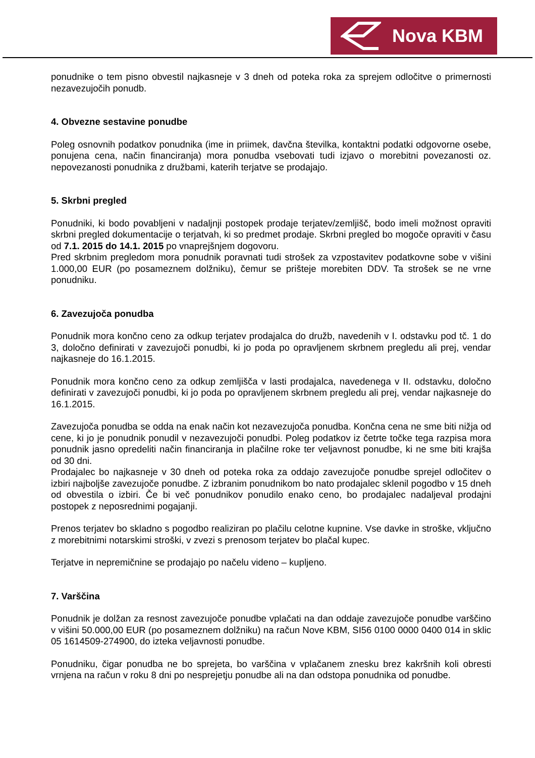Nova KBM
ponudnike o tem pisno obvestil najkasneje v 3 dneh od poteka roka za sprejem odločitve o primernosti nezavezujočih ponudb.
4. Obvezne sestavine ponudbe
Poleg osnovnih podatkov ponudnika (ime in priimek, davčna številka, kontaktni podatki odgovorne osebe, ponujena cena, način financiranja) mora ponudba vsebovati tudi izjavo o morebitni povezanosti oz. nepovezanosti ponudnika z družbami, katerih terjatve se prodajajo.
5. Skrbni pregled
Ponudniki, ki bodo povabljeni v nadaljnji postopek prodaje terjatev/zemljišč, bodo imeli možnost opraviti skrbni pregled dokumentacije o terjatvah, ki so predmet prodaje. Skrbni pregled bo mogoče opraviti v času od 7.1. 2015 do 14.1. 2015 po vnaprejšnjem dogovoru.
Pred skrbnim pregledom mora ponudnik poravnati tudi strošek za vzpostavitev podatkovne sobe v višini 1.000,00 EUR (po posameznem dolžniku), čemur se prišteje morebiten DDV. Ta strošek se ne vrne ponudniku.
6. Zavezujoča ponudba
Ponudnik mora končno ceno za odkup terjatev prodajalca do družb, navedenih v I. odstavku pod tč. 1 do 3, določno definirati v zavezujoči ponudbi, ki jo poda po opravljenem skrbnem pregledu ali prej, vendar najkasneje do 16.1.2015.
Ponudnik mora končno ceno za odkup zemljišča v lasti prodajalca, navedenega v II. odstavku, določno definirati v zavezujoči ponudbi, ki jo poda po opravljenem skrbnem pregledu ali prej, vendar najkasneje do 16.1.2015.
Zavezujoča ponudba se odda na enak način kot nezavezujoča ponudba. Končna cena ne sme biti nižja od cene, ki jo je ponudnik ponudil v nezavezujoči ponudbi. Poleg podatkov iz četrte točke tega razpisa mora ponudnik jasno opredeliti način financiranja in plačilne roke ter veljavnost ponudbe, ki ne sme biti krajša od 30 dni.
Prodajalec bo najkasneje v 30 dneh od poteka roka za oddajo zavezujoče ponudbe sprejel odločitev o izbiri najboljše zavezujoče ponudbe. Z izbranim ponudnikom bo nato prodajalec sklenil pogodbo v 15 dneh od obvestila o izbiri. Če bi več ponudnikov ponudilo enako ceno, bo prodajalec nadaljeval prodajni postopek z neposrednimi pogajanji.
Prenos terjatev bo skladno s pogodbo realiziran po plačilu celotne kupnine. Vse davke in stroške, vključno z morebitnimi notarskimi stroški, v zvezi s prenosom terjatev bo plačal kupec.
Terjatve in nepremičnine se prodajajo po načelu videno – kupljeno.
7. Varščina
Ponudnik je dolžan za resnost zavezujoče ponudbe vplačati na dan oddaje zavezujoče ponudbe varščino v višini 50.000,00 EUR (po posameznem dolžniku) na račun Nove KBM, SI56 0100 0000 0400 014 in sklic 05 1614509-274900, do izteka veljavnosti ponudbe.
Ponudniku, čigar ponudba ne bo sprejeta, bo varščina v vplačanem znesku brez kakršnih koli obresti vrnjena na račun v roku 8 dni po nesprejetju ponudbe ali na dan odstopa ponudnika od ponudbe.